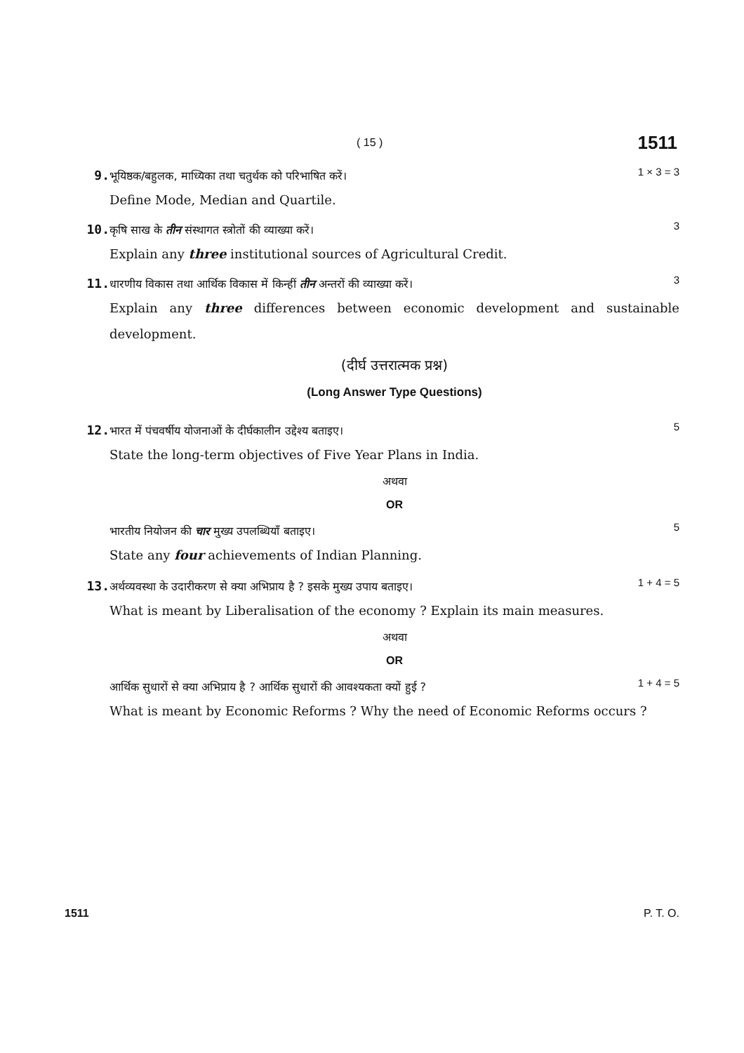( 15 ) 1511
9.
भूयिष्ठक/बहुलक, माध्यिका तथा चतुर्थक को परिभाषित करें। 1 × 3 = 3
Define Mode, Median and Quartile.
10.
कृषि साख के तीन संस्थागत स्त्रोतों की व्याख्या करें। 3
Explain any three institutional sources of Agricultural Credit.
11.
धारणीय विकास तथा आर्थिक विकास में किन्हीं तीन अन्तरों की व्याख्या करें। 3
Explain any three differences between economic development and sustainable development.
(दीर्घ उत्तरात्मक प्रश्न)
(Long Answer Type Questions)
12.
भारत में पंचवर्षीय योजनाओं के दीर्घकालीन उद्देश्य बताइए। 5
State the long-term objectives of Five Year Plans in India.
अथवा
OR
भारतीय नियोजन की चार मुख्य उपलब्धियाँ बताइए। 5
State any four achievements of Indian Planning.
13.
अर्थव्यवस्था के उदारीकरण से क्या अभिप्राय है ? इसके मुख्य उपाय बताइए। 1 + 4 = 5
What is meant by Liberalisation of the economy ? Explain its main measures.
अथवा
OR
आर्थिक सुधारों से क्या अभिप्राय है ? आर्थिक सुधारों की आवश्यकता क्यों हुई ? 1 + 4 = 5
What is meant by Economic Reforms ? Why the need of Economic Reforms occurs ?
1511 P. T. O.